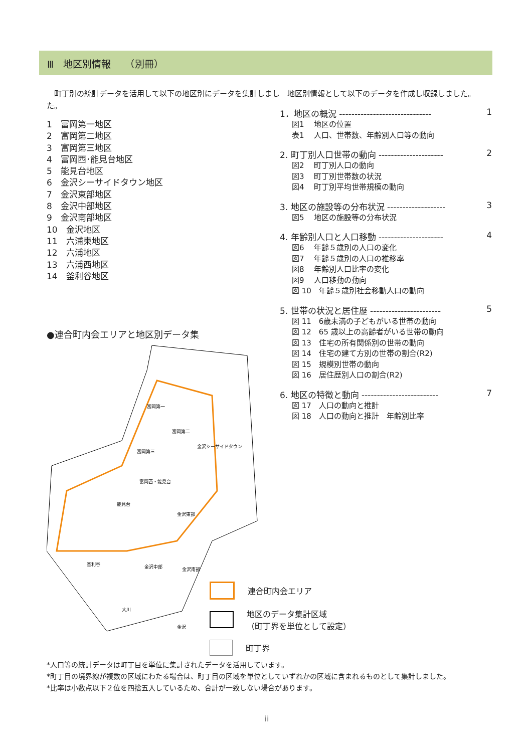Ⅲ　地区別情報　　（別冊）
　町丁別の統計データを活用して以下の地区別にデータを集計しました。
1　富岡第一地区
2　富岡第二地区
3　富岡第三地区
4　富岡西･能見台地区
5　能見台地区
6　金沢シーサイドタウン地区
7　金沢東部地区
8　金沢中部地区
9　金沢南部地区
10　金沢地区
11　六浦東地区
12　六浦地区
13　六浦西地区
14　釜利谷地区
●連合町内会エリアと地区別データ集
富岡第一
富岡第二
金沢シーサイドタウン
富岡第三
富岡西・能見台
能見台
金沢東部
釜利谷
金沢中部
金沢南部
大川
金沢
　地区別情報として以下のデータを作成し収録しました。
1．地区の概況 ------------------------------ 1
図1　 地区の位置
表1　 人口、世帯数、年齢別人口等の動向
2. 町丁別人口世帯の動向 --------------------- 2
図2　 町丁別人口の動向
図3　 町丁別世帯数の状況
図4　 町丁別平均世帯規模の動向
3. 地区の施設等の分布状況 ------------------- 3
図5　 地区の施設等の分布状況
4. 年齢別人口と人口移動 --------------------- 4
図6　 年齢５歳別の人口の変化
図7　 年齢５歳別の人口の推移率
図8　 年齢別人口比率の変化
図9　 人口移動の動向
図 10　年齢５歳別社会移動人口の動向
5. 世帯の状況と居住歴 ----------------------- 5
図 11　6歳未満の子どもがいる世帯の動向
図 12　65 歳以上の高齢者がいる世帯の動向
図 13　住宅の所有関係別の世帯の動向
図 14　住宅の建て方別の世帯の割合(R2)
図 15　規模別世帯の動向
図 16　居住歴別人口の割合(R2)
6. 地区の特徴と動向 ------------------------- 7
図 17　人口の動向と推計
図 18　人口の動向と推計　年齢別比率
連合町内会エリア
地区のデータ集計区域
（町丁界を単位として設定）
町丁界
*人口等の統計データは町丁目を単位に集計されたデータを活用しています。
*町丁目の境界線が複数の区域にわたる場合は、町丁目の区域を単位としていずれかの区域に含まれるものとして集計しました。
*比率は小数点以下２位を四捨五入しているため、合計が一致しない場合があります。
ii